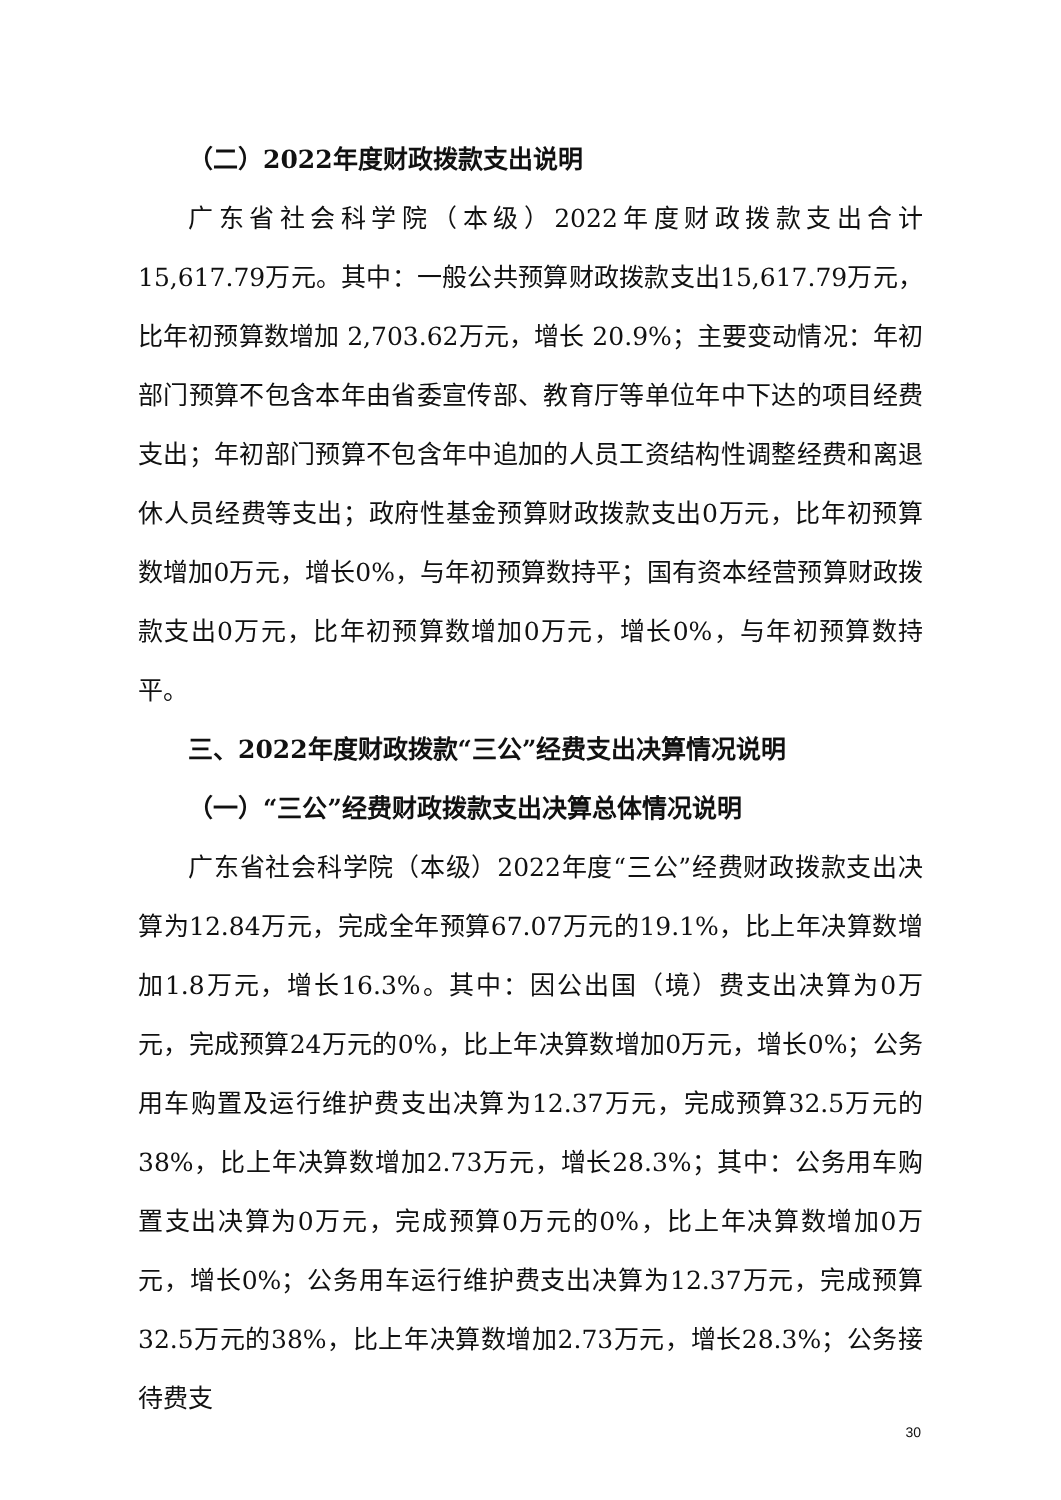（二）2022年度财政拨款支出说明
广东省社会科学院（本级）2022年度财政拨款支出合计15,617.79万元。其中：一般公共预算财政拨款支出15,617.79万元，比年初预算数增加 2,703.62万元，增长 20.9%；主要变动情况：年初部门预算不包含本年由省委宣传部、教育厅等单位年中下达的项目经费支出；年初部门预算不包含年中追加的人员工资结构性调整经费和离退休人员经费等支出；政府性基金预算财政拨款支出0万元，比年初预算数增加0万元，增长0%，与年初预算数持平；国有资本经营预算财政拨款支出0万元，比年初预算数增加0万元，增长0%，与年初预算数持平。
三、2022年度财政拨款“三公”经费支出决算情况说明
（一）“三公”经费财政拨款支出决算总体情况说明
广东省社会科学院（本级）2022年度“三公”经费财政拨款支出决算为12.84万元，完成全年预算67.07万元的19.1%，比上年决算数增加1.8万元，增长16.3%。其中：因公出国（境）费支出决算为0万元，完成预算24万元的0%，比上年决算数增加0万元，增长0%；公务用车购置及运行维护费支出决算为12.37万元，完成预算32.5万元的38%，比上年决算数增加2.73万元，增长28.3%；其中：公务用车购置支出决算为0万元，完成预算0万元的0%，比上年决算数增加0万元，增长0%；公务用车运行维护费支出决算为12.37万元，完成预算32.5万元的38%，比上年决算数增加2.73万元，增长28.3%；公务接待费支
30